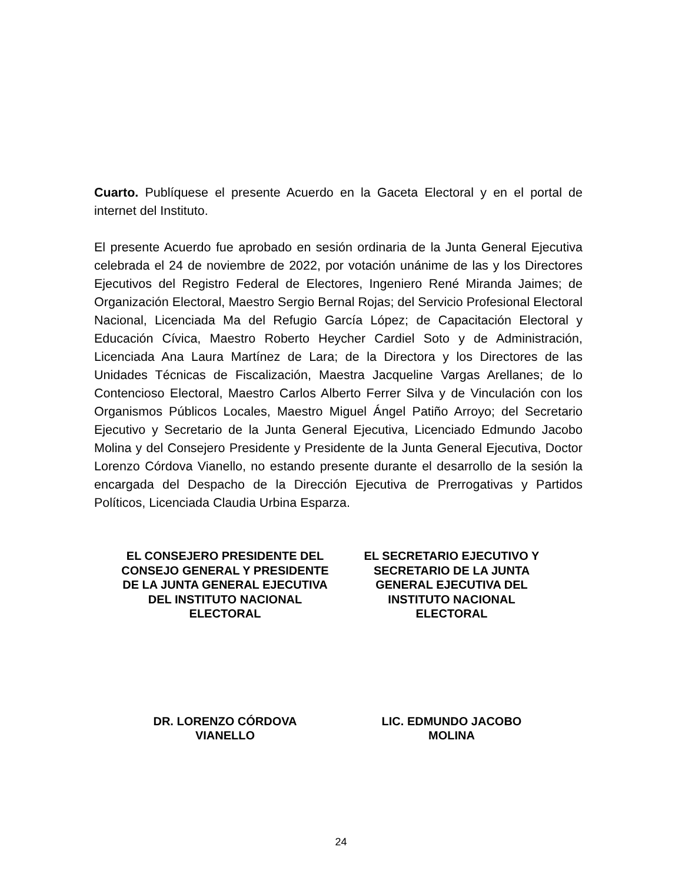Cuarto. Publíquese el presente Acuerdo en la Gaceta Electoral y en el portal de internet del Instituto.
El presente Acuerdo fue aprobado en sesión ordinaria de la Junta General Ejecutiva celebrada el 24 de noviembre de 2022, por votación unánime de las y los Directores Ejecutivos del Registro Federal de Electores, Ingeniero René Miranda Jaimes; de Organización Electoral, Maestro Sergio Bernal Rojas; del Servicio Profesional Electoral Nacional, Licenciada Ma del Refugio García López; de Capacitación Electoral y Educación Cívica, Maestro Roberto Heycher Cardiel Soto y de Administración, Licenciada Ana Laura Martínez de Lara; de la Directora y los Directores de las Unidades Técnicas de Fiscalización, Maestra Jacqueline Vargas Arellanes; de lo Contencioso Electoral, Maestro Carlos Alberto Ferrer Silva y de Vinculación con los Organismos Públicos Locales, Maestro Miguel Ángel Patiño Arroyo; del Secretario Ejecutivo y Secretario de la Junta General Ejecutiva, Licenciado Edmundo Jacobo Molina y del Consejero Presidente y Presidente de la Junta General Ejecutiva, Doctor Lorenzo Córdova Vianello, no estando presente durante el desarrollo de la sesión la encargada del Despacho de la Dirección Ejecutiva de Prerrogativas y Partidos Políticos, Licenciada Claudia Urbina Esparza.
EL CONSEJERO PRESIDENTE DEL
CONSEJO GENERAL Y PRESIDENTE
DE LA JUNTA GENERAL EJECUTIVA
DEL INSTITUTO NACIONAL
ELECTORAL
DR. LORENZO CÓRDOVA
VIANELLO
EL SECRETARIO EJECUTIVO Y
SECRETARIO DE LA JUNTA
GENERAL EJECUTIVA DEL
INSTITUTO NACIONAL
ELECTORAL
LIC. EDMUNDO JACOBO
MOLINA
24